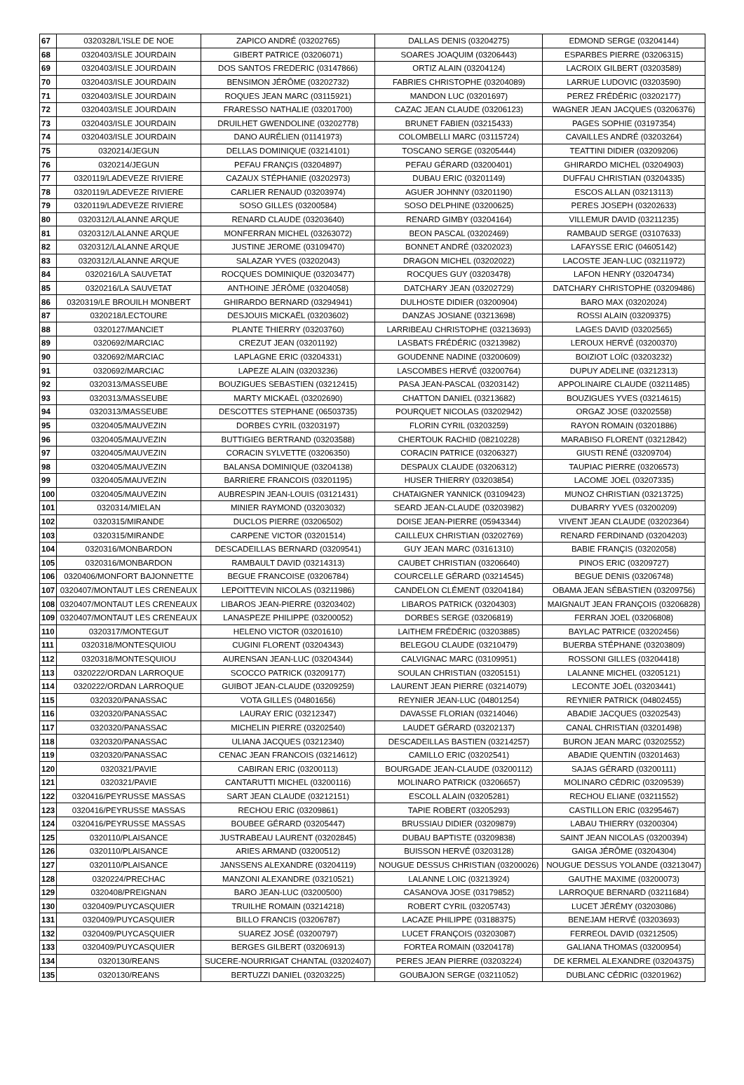| 67 | 0320328/L'ISLE DE NOE | ZAPICO ANDRÉ (03202765) | DALLAS DENIS (03204275) | EDMOND SERGE (03204144) |
| 68 | 0320403/ISLE JOURDAIN | GIBERT PATRICE (03206071) | SOARES JOAQUIM (03206443) | ESPARBES PIERRE (03206315) |
| 69 | 0320403/ISLE JOURDAIN | DOS SANTOS FREDERIC (03147866) | ORTIZ ALAIN (03204124) | LACROIX GILBERT (03203589) |
| 70 | 0320403/ISLE JOURDAIN | BENSIMON JÉRÔME (03202732) | FABRIES CHRISTOPHE (03204089) | LARRUE LUDOVIC (03203590) |
| 71 | 0320403/ISLE JOURDAIN | ROQUES JEAN MARC (03115921) | MANDON LUC (03201697) | PEREZ FRÉDÉRIC (03202177) |
| 72 | 0320403/ISLE JOURDAIN | FRARESSO NATHALIE (03201700) | CAZAC JEAN CLAUDE (03206123) | WAGNER JEAN JACQUES (03206376) |
| 73 | 0320403/ISLE JOURDAIN | DRUILHET GWENDOLINE (03202778) | BRUNET FABIEN (03215433) | PAGES SOPHIE (03197354) |
| 74 | 0320403/ISLE JOURDAIN | DANO AURÉLIEN (01141973) | COLOMBELLI MARC (03115724) | CAVAILLES ANDRÉ (03203264) |
| 75 | 0320214/JEGUN | DELLAS DOMINIQUE (03214101) | TOSCANO SERGE (03205444) | TEATTINI DIDIER (03209206) |
| 76 | 0320214/JEGUN | PEFAU FRANÇIS (03204897) | PEFAU GÉRARD (03200401) | GHIRARDO MICHEL (03204903) |
| 77 | 0320119/LADEVEZE RIVIERE | CAZAUX STÉPHANIE (03202973) | DUBAU ERIC (03201149) | DUFFAU CHRISTIAN (03204335) |
| 78 | 0320119/LADEVEZE RIVIERE | CARLIER RENAUD (03203974) | AGUER JOHNNY (03201190) | ESCOS ALLAN (03213113) |
| 79 | 0320119/LADEVEZE RIVIERE | SOSO GILLES (03200584) | SOSO DELPHINE (03200625) | PERES JOSEPH (03202633) |
| 80 | 0320312/LALANNE ARQUE | RENARD CLAUDE (03203640) | RENARD GIMBY (03204164) | VILLEMUR DAVID (03211235) |
| 81 | 0320312/LALANNE ARQUE | MONFERRAN MICHEL (03263072) | BEON PASCAL (03202469) | RAMBAUD SERGE (03107633) |
| 82 | 0320312/LALANNE ARQUE | JUSTINE JEROME (03109470) | BONNET ANDRÉ (03202023) | LAFAYSSE ERIC (04605142) |
| 83 | 0320312/LALANNE ARQUE | SALAZAR YVES (03202043) | DRAGON MICHEL (03202022) | LACOSTE JEAN-LUC (03211972) |
| 84 | 0320216/LA SAUVETAT | ROCQUES DOMINIQUE (03203477) | ROCQUES GUY (03203478) | LAFON HENRY (03204734) |
| 85 | 0320216/LA SAUVETAT | ANTHOINE JÉRÔME (03204058) | DATCHARY JEAN (03202729) | DATCHARY CHRISTOPHE (03209486) |
| 86 | 0320319/LE BROUILH MONBERT | GHIRARDO BERNARD (03294941) | DULHOSTE DIDIER (03200904) | BARO MAX (03202024) |
| 87 | 0320218/LECTOURE | DESJOUIS MICKAËL (03203602) | DANZAS JOSIANE (03213698) | ROSSI ALAIN (03209375) |
| 88 | 0320127/MANCIET | PLANTE THIERRY (03203760) | LARRIBEAU CHRISTOPHE (03213693) | LAGES DAVID (03202565) |
| 89 | 0320692/MARCIAC | CREZUT JEAN (03201192) | LASBATS FRÉDÉRIC (03213982) | LEROUX HERVÉ (03200370) |
| 90 | 0320692/MARCIAC | LAPLAGNE ERIC (03204331) | GOUDENNE NADINE (03200609) | BOIZIOT LOÏC (03203232) |
| 91 | 0320692/MARCIAC | LAPEZE ALAIN (03203236) | LASCOMBES HERVÉ (03200764) | DUPUY ADELINE (03212313) |
| 92 | 0320313/MASSEUBE | BOUZIGUES SEBASTIEN (03212415) | PASA JEAN-PASCAL (03203142) | APPOLINAIRE CLAUDE (03211485) |
| 93 | 0320313/MASSEUBE | MARTY MICKAËL (03202690) | CHATTON DANIEL (03213682) | BOUZIGUES YVES (03214615) |
| 94 | 0320313/MASSEUBE | DESCOTTES STEPHANE (06503735) | POURQUET NICOLAS (03202942) | ORGAZ JOSE (03202558) |
| 95 | 0320405/MAUVEZIN | DORBES CYRIL (03203197) | FLORIN CYRIL (03203259) | RAYON ROMAIN (03201886) |
| 96 | 0320405/MAUVEZIN | BUTTIGIEG BERTRAND (03203588) | CHERTOUK RACHID (08210228) | MARABISO FLORENT (03212842) |
| 97 | 0320405/MAUVEZIN | CORACIN SYLVETTE (03206350) | CORACIN PATRICE (03206327) | GIUSTI RENÉ (03209704) |
| 98 | 0320405/MAUVEZIN | BALANSA DOMINIQUE (03204138) | DESPAUX CLAUDE (03206312) | TAUPIAC PIERRE (03206573) |
| 99 | 0320405/MAUVEZIN | BARRIERE FRANCOIS (03201195) | HUSER THIERRY (03203854) | LACOME JOEL (03207335) |
| 100 | 0320405/MAUVEZIN | AUBRESPIN JEAN-LOUIS (03121431) | CHATAIGNER YANNICK (03109423) | MUNOZ CHRISTIAN (03213725) |
| 101 | 0320314/MIELAN | MINIER RAYMOND (03203032) | SEARD JEAN-CLAUDE (03203982) | DUBARRY YVES (03200209) |
| 102 | 0320315/MIRANDE | DUCLOS PIERRE (03206502) | DOISE JEAN-PIERRE (05943344) | VIVENT JEAN CLAUDE (03202364) |
| 103 | 0320315/MIRANDE | CARPENE VICTOR (03201514) | CAILLEUX CHRISTIAN (03202769) | RENARD FERDINAND (03204203) |
| 104 | 0320316/MONBARDON | DESCADEILLAS BERNARD (03209541) | GUY JEAN MARC (03161310) | BABIE FRANÇIS (03202058) |
| 105 | 0320316/MONBARDON | RAMBAULT DAVID (03214313) | CAUBET CHRISTIAN (03206640) | PINOS ERIC (03209727) |
| 106 | 0320406/MONFORT BAJONNETTE | BEGUE FRANCOISE (03206784) | COURCELLE GÉRARD (03214545) | BEGUE DENIS (03206748) |
| 107 | 0320407/MONTAUT LES CRENEAUX | LEPOITTEVIN NICOLAS (03211986) | CANDELON CLÉMENT (03204184) | OBAMA JEAN SÉBASTIEN (03209756) |
| 108 | 0320407/MONTAUT LES CRENEAUX | LIBAROS JEAN-PIERRE (03203402) | LIBAROS PATRICK (03204303) | MAIGNAUT JEAN FRANÇOIS (03206828) |
| 109 | 0320407/MONTAUT LES CRENEAUX | LANASPEZE PHILIPPE (03200052) | DORBES SERGE (03206819) | FERRAN JOEL (03206808) |
| 110 | 0320317/MONTEGUT | HELENO VICTOR (03201610) | LAITHEM FRÉDÉRIC (03203885) | BAYLAC PATRICE (03202456) |
| 111 | 0320318/MONTESQUIOU | CUGINI FLORENT (03204343) | BELEGOU CLAUDE (03210479) | BUERBA STÉPHANE (03203809) |
| 112 | 0320318/MONTESQUIOU | AURENSAN JEAN-LUC (03204344) | CALVIGNAC MARC (03109951) | ROSSONI GILLES (03204418) |
| 113 | 0320222/ORDAN LARROQUE | SCOCCO PATRICK (03209177) | SOULAN CHRISTIAN (03205151) | LALANNE MICHEL (03205121) |
| 114 | 0320222/ORDAN LARROQUE | GUIBOT JEAN-CLAUDE (03209259) | LAURENT JEAN PIERRE (03214079) | LECONTE JOËL (03203441) |
| 115 | 0320320/PANASSAC | VOTA GILLES (04801656) | REYNIER JEAN-LUC (04801254) | REYNIER PATRICK (04802455) |
| 116 | 0320320/PANASSAC | LAURAY ERIC (03212347) | DAVASSE FLORIAN (03214046) | ABADIE JACQUES (03202543) |
| 117 | 0320320/PANASSAC | MICHELIN PIERRE (03202540) | LAUDET GÉRARD (03202137) | CANAL CHRISTIAN (03201498) |
| 118 | 0320320/PANASSAC | ULIANA JACQUES (03212340) | DESCADEILLAS BASTIEN (03214257) | BURON JEAN MARC (03202552) |
| 119 | 0320320/PANASSAC | CENAC JEAN FRANCOIS (03214612) | CAMILLO ERIC (03202541) | ABADIE QUENTIN (03201463) |
| 120 | 0320321/PAVIE | CABIRAN ERIC (03200113) | BOURGADE JEAN-CLAUDE (03200112) | SAJAS GÉRARD (03200111) |
| 121 | 0320321/PAVIE | CANTARUTTI MICHEL (03200116) | MOLINARO PATRICK (03206657) | MOLINARO CÉDRIC (03209539) |
| 122 | 0320416/PEYRUSSE MASSAS | SART JEAN CLAUDE (03212151) | ESCOLL ALAIN (03205281) | RECHOU ELIANE (03211552) |
| 123 | 0320416/PEYRUSSE MASSAS | RECHOU ERIC (03209861) | TAPIE ROBERT (03205293) | CASTILLON ERIC (03295467) |
| 124 | 0320416/PEYRUSSE MASSAS | BOUBEE GÉRARD (03205447) | BRUSSIAU DIDIER (03209879) | LABAU THIERRY (03200304) |
| 125 | 0320110/PLAISANCE | JUSTRABEAU LAURENT (03202845) | DUBAU BAPTISTE (03209838) | SAINT JEAN NICOLAS (03200394) |
| 126 | 0320110/PLAISANCE | ARIES ARMAND (03200512) | BUISSON HERVÉ (03203128) | GAIGA JÉRÔME (03204304) |
| 127 | 0320110/PLAISANCE | JANSSENS ALEXANDRE (03204119) | NOUGUE DESSUS CHRISTIAN (03200026) | NOUGUE DESSUS YOLANDE (03213047) |
| 128 | 0320224/PRECHAC | MANZONI ALEXANDRE (03210521) | LALANNE LOIC (03213924) | GAUTHE MAXIME (03200073) |
| 129 | 0320408/PREIGNAN | BARO JEAN-LUC (03200500) | CASANOVA JOSE (03179852) | LARROQUE BERNARD (03211684) |
| 130 | 0320409/PUYCASQUIER | TRUILHE ROMAIN (03214218) | ROBERT CYRIL (03205743) | LUCET JÉRÉMY (03203086) |
| 131 | 0320409/PUYCASQUIER | BILLO FRANCIS (03206787) | LACAZE PHILIPPE (03188375) | BENEJAM HERVÉ (03203693) |
| 132 | 0320409/PUYCASQUIER | SUAREZ JOSÉ (03200797) | LUCET FRANÇOIS (03203087) | FERREOL DAVID (03212505) |
| 133 | 0320409/PUYCASQUIER | BERGES GILBERT (03206913) | FORTEA ROMAIN (03204178) | GALIANA THOMAS (03200954) |
| 134 | 0320130/REANS | SUCERE-NOURRIGAT CHANTAL (03202407) | PERES JEAN PIERRE (03203224) | DE KERMEL ALEXANDRE (03204375) |
| 135 | 0320130/REANS | BERTUZZI DANIEL (03203225) | GOUBAJON SERGE (03211052) | DUBLANC CÉDRIC (03201962) |